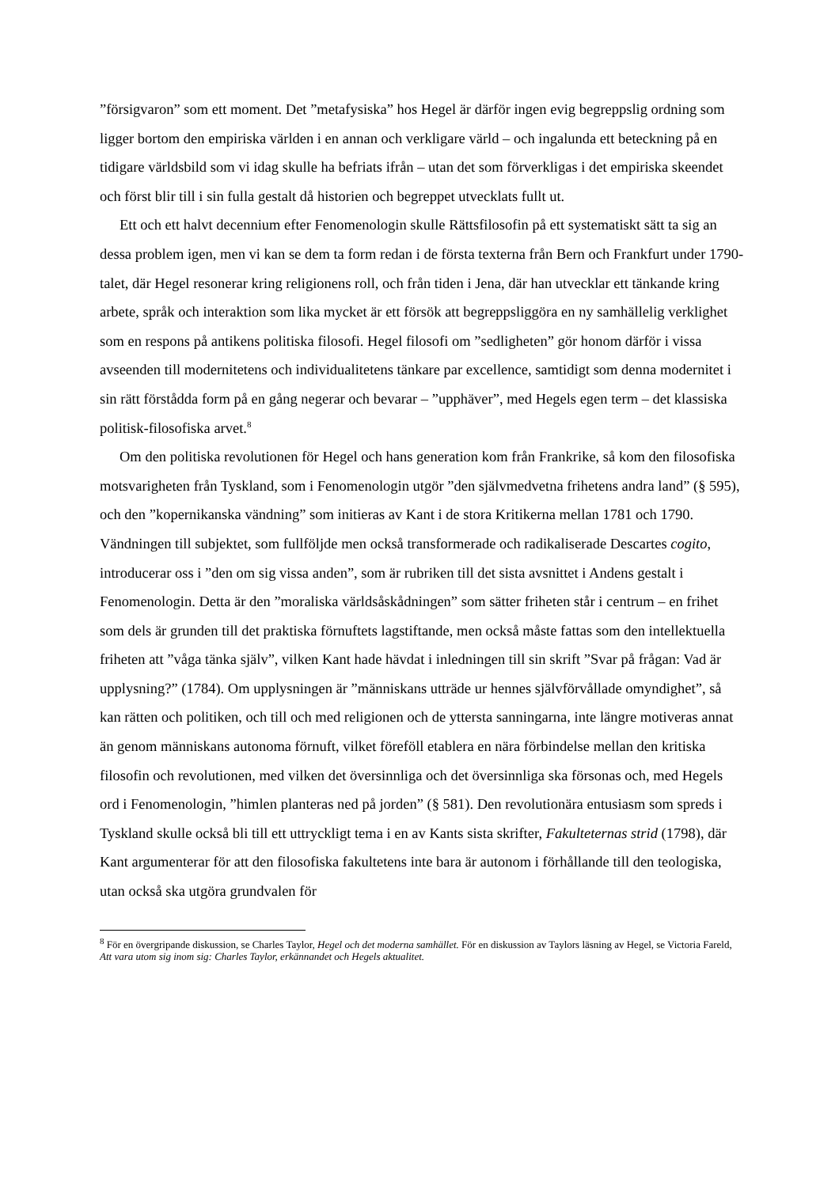”försigvaron” som ett moment. Det ”metafysiska” hos Hegel är därför ingen evig begreppslig ordning som ligger bortom den empiriska världen i en annan och verkligare värld – och ingalunda ett beteckning på en tidigare världsbild som vi idag skulle ha befriats ifrån – utan det som förverkligas i det empiriska skeendet och först blir till i sin fulla gestalt då historien och begreppet utvecklats fullt ut.
Ett och ett halvt decennium efter Fenomenologin skulle Rättsfilosofin på ett systematiskt sätt ta sig an dessa problem igen, men vi kan se dem ta form redan i de första texterna från Bern och Frankfurt under 1790-talet, där Hegel resonerar kring religionens roll, och från tiden i Jena, där han utvecklar ett tänkande kring arbete, språk och interaktion som lika mycket är ett försök att begreppsliggöra en ny samhällelig verklighet som en respons på antikens politiska filosofi. Hegel filosofi om ”sedligheten” gör honom därför i vissa avseenden till modernitetens och individualitetens tänkare par excellence, samtidigt som denna modernitet i sin rätt förstådda form på en gång negerar och bevarar – ”upphäver”, med Hegels egen term – det klassiska politisk-filosofiska arvet.<sup>8</sup>
Om den politiska revolutionen för Hegel och hans generation kom från Frankrike, så kom den filosofiska motsvarigheten från Tyskland, som i Fenomenologin utgör ”den självmedvetna frihetens andra land” (§ 595), och den ”kopernikanska vändning” som initieras av Kant i de stora Kritikerna mellan 1781 och 1790. Vändningen till subjektet, som fullföljde men också transformerade och radikaliserade Descartes cogito, introducerar oss i ”den om sig vissa anden”, som är rubriken till det sista avsnittet i Andens gestalt i Fenomenologin. Detta är den ”moraliska världsåskådningen” som sätter friheten står i centrum – en frihet som dels är grunden till det praktiska förnuftets lagstiftande, men också måste fattas som den intellektuella friheten att ”våga tänka själv”, vilken Kant hade hävdat i inledningen till sin skrift ”Svar på frågan: Vad är upplysning?” (1784). Om upplysningen är ”människans utträde ur hennes självförvållade omyndighet”, så kan rätten och politiken, och till och med religionen och de yttersta sanningarna, inte längre motiveras annat än genom människans autonoma förnuft, vilket föreföll etablera en nära förbindelse mellan den kritiska filosofin och revolutionen, med vilken det översinnliga och det översinnliga ska försonas och, med Hegels ord i Fenomenologin, ”himlen planteras ned på jorden” (§ 581). Den revolutionära entusiasm som spreds i Tyskland skulle också bli till ett uttryckligt tema i en av Kants sista skrifter, Fakulteternas strid (1798), där Kant argumenterar för att den filosofiska fakultetens inte bara är autonom i förhållande till den teologiska, utan också ska utgöra grundvalen för
<sup>8</sup> För en övergripande diskussion, se Charles Taylor, Hegel och det moderna samhället. För en diskussion av Taylors läsning av Hegel, se Victoria Fareld, Att vara utom sig inom sig: Charles Taylor, erkännandet och Hegels aktualitet.